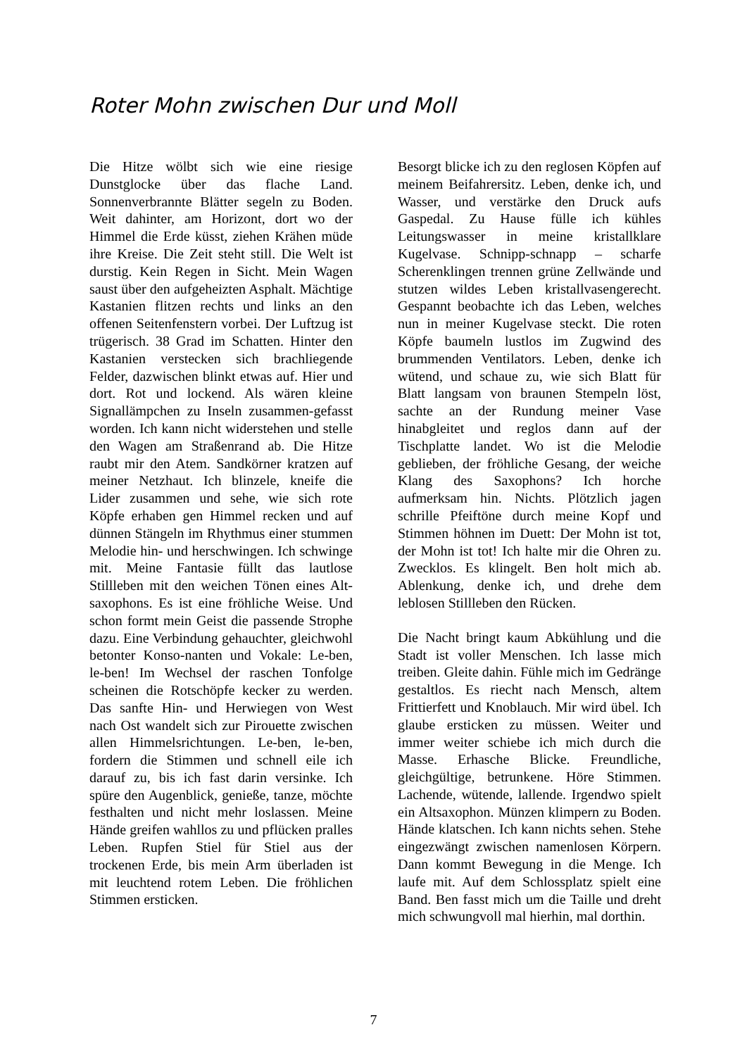Roter Mohn zwischen Dur und Moll
Die Hitze wölbt sich wie eine riesige Dunstglocke über das flache Land. Sonnenverbrannte Blätter segeln zu Boden. Weit dahinter, am Horizont, dort wo der Himmel die Erde küsst, ziehen Krähen müde ihre Kreise. Die Zeit steht still. Die Welt ist durstig. Kein Regen in Sicht. Mein Wagen saust über den aufgeheizten Asphalt. Mächtige Kastanien flitzen rechts und links an den offenen Seitenfenstern vorbei. Der Luftzug ist trügerisch. 38 Grad im Schatten. Hinter den Kastanien verstecken sich brachliegende Felder, dazwischen blinkt etwas auf. Hier und dort. Rot und lockend. Als wären kleine Signallämpchen zu Inseln zusammen-gefasst worden. Ich kann nicht widerstehen und stelle den Wagen am Straßenrand ab. Die Hitze raubt mir den Atem. Sandkörner kratzen auf meiner Netzhaut. Ich blinzele, kneife die Lider zusammen und sehe, wie sich rote Köpfe erhaben gen Himmel recken und auf dünnen Stängeln im Rhythmus einer stummen Melodie hin- und herschwingen. Ich schwinge mit. Meine Fantasie füllt das lautlose Stillleben mit den weichen Tönen eines Alt-saxophons. Es ist eine fröhliche Weise. Und schon formt mein Geist die passende Strophe dazu. Eine Verbindung gehauchter, gleichwohl betonter Konso-nanten und Vokale: Le-ben, le-ben! Im Wechsel der raschen Tonfolge scheinen die Rotschöpfe kecker zu werden. Das sanfte Hin- und Herwiegen von West nach Ost wandelt sich zur Pirouette zwischen allen Himmelsrichtungen. Le-ben, le-ben, fordern die Stimmen und schnell eile ich darauf zu, bis ich fast darin versinke. Ich spüre den Augenblick, genieße, tanze, möchte festhalten und nicht mehr loslassen. Meine Hände greifen wahllos zu und pflücken pralles Leben. Rupfen Stiel für Stiel aus der trockenen Erde, bis mein Arm überladen ist mit leuchtend rotem Leben. Die fröhlichen Stimmen ersticken.
Besorgt blicke ich zu den reglosen Köpfen auf meinem Beifahrersitz. Leben, denke ich, und Wasser, und verstärke den Druck aufs Gaspedal. Zu Hause fülle ich kühles Leitungswasser in meine kristallklare Kugelvase. Schnipp-schnapp – scharfe Scherenklingen trennen grüne Zellwände und stutzen wildes Leben kristallvasengerecht. Gespannt beobachte ich das Leben, welches nun in meiner Kugelvase steckt. Die roten Köpfe baumeln lustlos im Zugwind des brummenden Ventilators. Leben, denke ich wütend, und schaue zu, wie sich Blatt für Blatt langsam von braunen Stempeln löst, sachte an der Rundung meiner Vase hinabgleitet und reglos dann auf der Tischplatte landet. Wo ist die Melodie geblieben, der fröhliche Gesang, der weiche Klang des Saxophons? Ich horche aufmerksam hin. Nichts. Plötzlich jagen schrille Pfeiftöne durch meine Kopf und Stimmen höhnen im Duett: Der Mohn ist tot, der Mohn ist tot! Ich halte mir die Ohren zu. Zwecklos. Es klingelt. Ben holt mich ab. Ablenkung, denke ich, und drehe dem leblosen Stillleben den Rücken.
Die Nacht bringt kaum Abkühlung und die Stadt ist voller Menschen. Ich lasse mich treiben. Gleite dahin. Fühle mich im Gedränge gestaltlos. Es riecht nach Mensch, altem Frittierfett und Knoblauch. Mir wird übel. Ich glaube ersticken zu müssen. Weiter und immer weiter schiebe ich mich durch die Masse. Erhasche Blicke. Freundliche, gleichgültige, betrunkene. Höre Stimmen. Lachende, wütende, lallende. Irgendwo spielt ein Altsaxophon. Münzen klimpern zu Boden. Hände klatschen. Ich kann nichts sehen. Stehe eingezwängt zwischen namenlosen Körpern. Dann kommt Bewegung in die Menge. Ich laufe mit. Auf dem Schlossplatz spielt eine Band. Ben fasst mich um die Taille und dreht mich schwungvoll mal hierhin, mal dorthin.
7